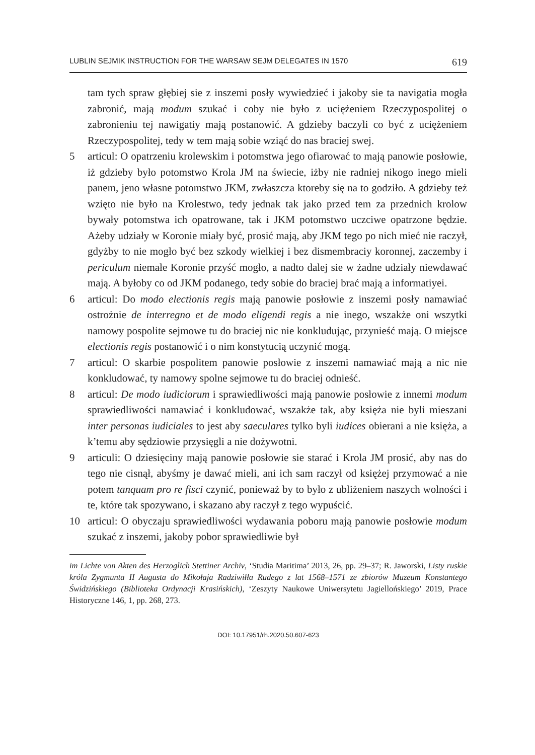LUBLIN SEJMIK INSTRUCTION FOR THE WARSAW SEJM DELEGATES IN 1570 619
tam tych spraw głębiej sie z inszemi posły wywiedzieć i jakoby sie ta navigatia mogła zabronić, mają modum szukać i coby nie było z uciężeniem Rzeczypospolitej o zabronieniu tej nawigatiy mają postanowić. A gdzieby baczyli co być z uciężeniem Rzeczypospolitej, tedy w tem mają sobie wziąć do nas braciej swej.
5 articul: O opatrzeniu krolewskim i potomstwa jego ofiarować to mają panowie posłowie, iż gdzieby było potomstwo Krola JM na świecie, iżby nie radniej nikogo inego mieli panem, jeno własne potomstwo JKM, zwłaszcza ktoreby się na to godziło. A gdzieby też wzięto nie było na Krolestwo, tedy jednak tak jako przed tem za przednich krolow bywały potomstwa ich opatrowane, tak i JKM potomstwo uczciwe opatrzone będzie. Ażeby udziały w Koronie miały być, prosić mają, aby JKM tego po nich mieć nie raczył, gdyżby to nie mogło być bez szkody wielkiej i bez dismembraciy koronnej, zaczemby i periculum niemałe Koronie przyść mogło, a nadto dalej sie w żadne udziały niewdawać mają. A byłoby co od JKM podanego, tedy sobie do braciej brać mają a informatiyei.
6 articul: Do modo electionis regis mają panowie posłowie z inszemi posły namawiać ostrożnie de interregno et de modo eligendi regis a nie inego, wszakże oni wszytki namowy pospolite sejmowe tu do braciej nic nie konkludując, przynieść mają. O miejsce electionis regis postanowić i o nim konstytucią uczynić mogą.
7 articul: O skarbie pospolitem panowie posłowie z inszemi namawiać mają a nic nie konkludować, ty namowy spolne sejmowe tu do braciej odnieść.
8 articul: De modo iudiciorum i sprawiedliwości mają panowie posłowie z innemi modum sprawiedliwości namawiać i konkludować, wszakże tak, aby księża nie byli mieszani inter personas iudiciales to jest aby saeculares tylko byli iudices obierani a nie księża, a k’temu aby sędziowie przysięgli a nie dożywotni.
9 articuli: O dziesięciny mają panowie posłowie sie starać i Krola JM prosić, aby nas do tego nie cisnął, abyśmy je dawać mieli, ani ich sam raczył od księżej przymować a nie potem tanquam pro re fisci czynić, ponieważ by to było z ubliżeniem naszych wolności i te, które tak spozywano, i skazano aby raczył z tego wypuścić.
10 articul: O obyczaju sprawiedliwości wydawania poboru mają panowie posłowie modum szukać z inszemi, jakoby pobor sprawiedliwie był
im Lichte von Akten des Herzoglich Stettiner Archiv, ‘Studia Maritima’ 2013, 26, pp. 29–37; R. Jaworski, Listy ruskie króla Zygmunta II Augusta do Mikołaja Radziwiłła Rudego z lat 1568–1571 ze zbiorów Muzeum Konstantego Świdzińskiego (Biblioteka Ordynacji Krasińskich), ‘Zeszyty Naukowe Uniwersytetu Jagiellońskiego’ 2019, Prace Historyczne 146, 1, pp. 268, 273.
DOI: 10.17951/rh.2020.50.607-623